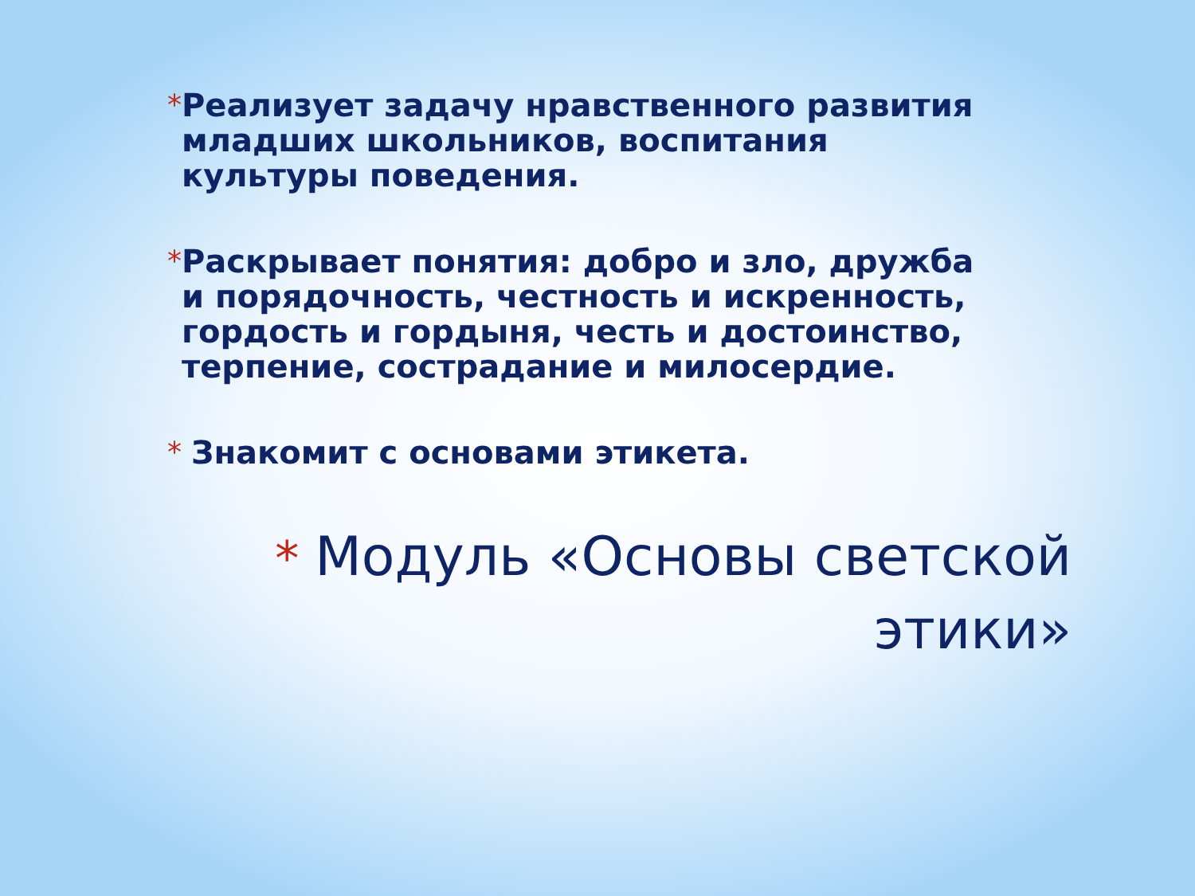* Реализует задачу нравственного развития младших школьников, воспитания культуры поведения.
* Раскрывает понятия: добро и зло, дружба и порядочность, честность и искренность, гордость и гордыня, честь и достоинство, терпение, сострадание и милосердие.
* Знакомит с основами этикета.
* Модуль «Основы светской
этики»